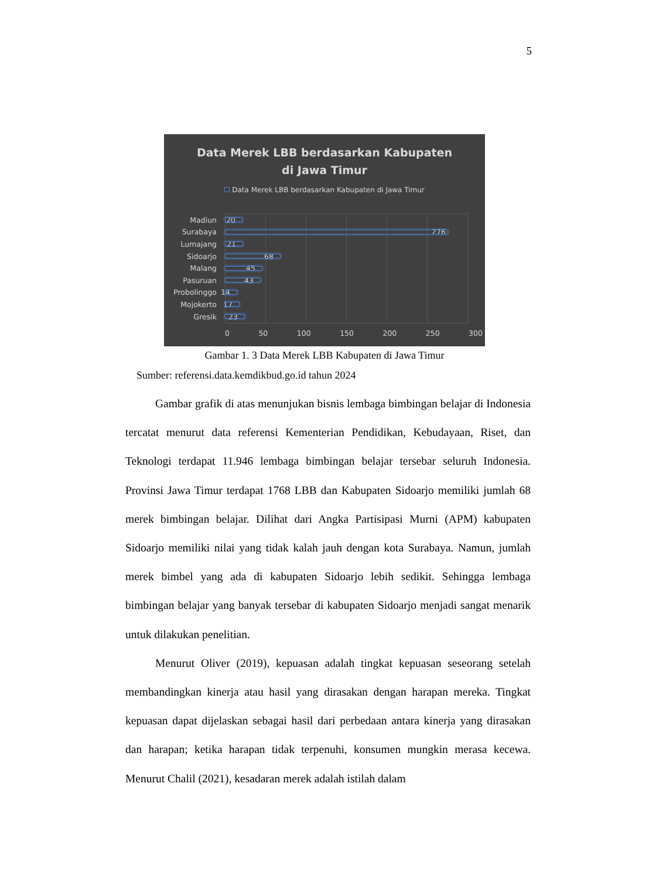5
Data Merek LBB berdasarkan Kabupaten
di Jawa Timur
Data Merek LBB berdasarkan Kabupaten di Jawa Timur
Madiun 20
Surabaya 276
Lumajang 21
Sidoarjo 68
Malang 45
Pasuruan 43
Probolinggo 14
Mojokerto 17
Gresik 23
0 50 100 150 200 250 300
Gambar 1. 3 Data Merek LBB Kabupaten di Jawa Timur
Sumber: referensi.data.kemdikbud.go.id tahun 2024
Gambar grafik di atas menunjukan bisnis lembaga bimbingan belajar di Indonesia tercatat menurut data referensi Kementerian Pendidikan, Kebudayaan, Riset, dan Teknologi terdapat 11.946 lembaga bimbingan belajar tersebar seluruh Indonesia. Provinsi Jawa Timur terdapat 1768 LBB dan Kabupaten Sidoarjo memiliki jumlah 68 merek bimbingan belajar. Dilihat dari Angka Partisipasi Murni (APM) kabupaten Sidoarjo memiliki nilai yang tidak kalah jauh dengan kota Surabaya. Namun, jumlah merek bimbel yang ada di kabupaten Sidoarjo lebih sedikit. Sehingga lembaga bimbingan belajar yang banyak tersebar di kabupaten Sidoarjo menjadi sangat menarik untuk dilakukan penelitian.
Menurut Oliver (2019), kepuasan adalah tingkat kepuasan seseorang setelah membandingkan kinerja atau hasil yang dirasakan dengan harapan mereka. Tingkat kepuasan dapat dijelaskan sebagai hasil dari perbedaan antara kinerja yang dirasakan dan harapan; ketika harapan tidak terpenuhi, konsumen mungkin merasa kecewa. Menurut Chalil (2021), kesadaran merek adalah istilah dalam